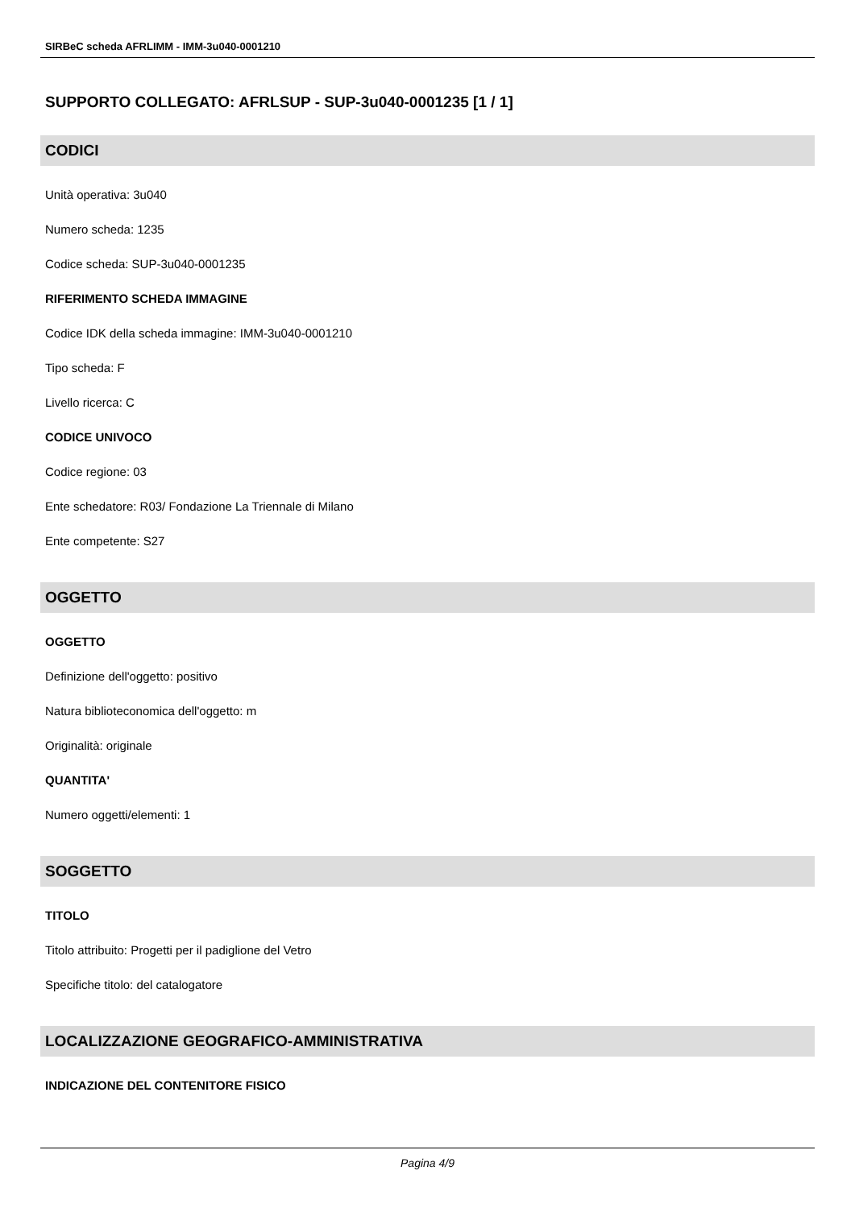SIRBeC scheda AFRLIMM - IMM-3u040-0001210
SUPPORTO COLLEGATO: AFRLSUP - SUP-3u040-0001235 [1 / 1]
CODICI
Unità operativa: 3u040
Numero scheda: 1235
Codice scheda: SUP-3u040-0001235
RIFERIMENTO SCHEDA IMMAGINE
Codice IDK della scheda immagine: IMM-3u040-0001210
Tipo scheda: F
Livello ricerca: C
CODICE UNIVOCO
Codice regione: 03
Ente schedatore: R03/ Fondazione La Triennale di Milano
Ente competente: S27
OGGETTO
OGGETTO
Definizione dell'oggetto: positivo
Natura biblioteconomica dell'oggetto: m
Originalità: originale
QUANTITA'
Numero oggetti/elementi: 1
SOGGETTO
TITOLO
Titolo attribuito: Progetti per il padiglione del Vetro
Specifiche titolo: del catalogatore
LOCALIZZAZIONE GEOGRAFICO-AMMINISTRATIVA
INDICAZIONE DEL CONTENITORE FISICO
Pagina 4/9